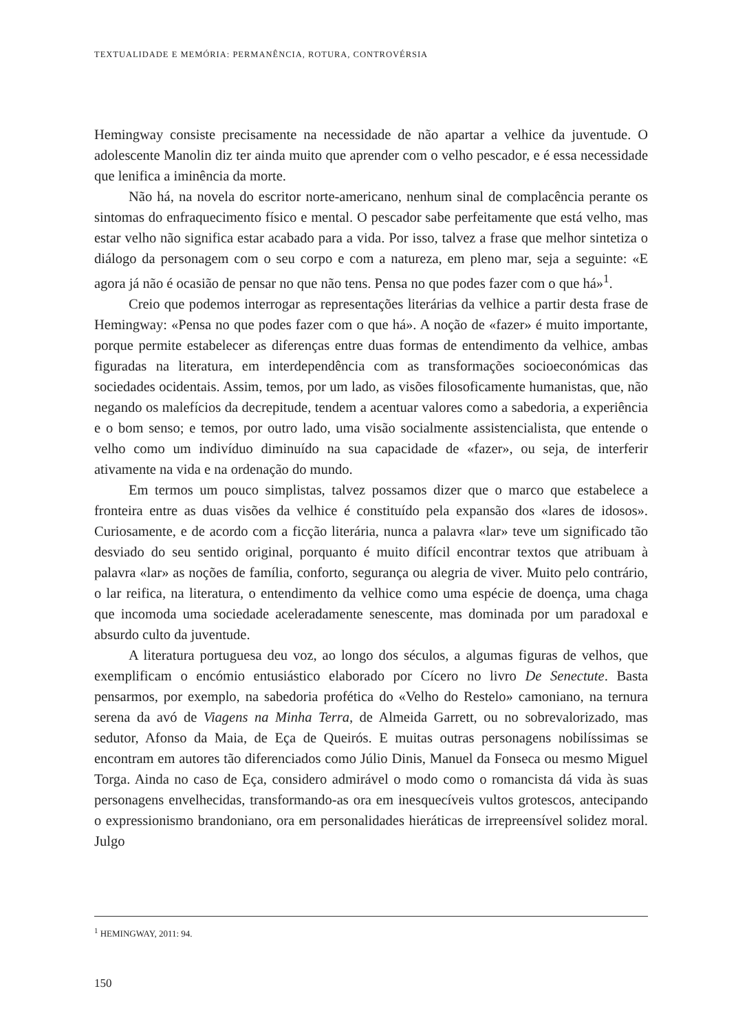TEXTUALIDADE E MEMÓRIA: PERMANÊNCIA, ROTURA, CONTROVÉRSIA
Hemingway consiste precisamente na necessidade de não apartar a velhice da juventude. O adolescente Manolin diz ter ainda muito que aprender com o velho pescador, e é essa necessidade que lenifica a iminência da morte.
Não há, na novela do escritor norte-americano, nenhum sinal de complacência perante os sintomas do enfraquecimento físico e mental. O pescador sabe perfeitamente que está velho, mas estar velho não significa estar acabado para a vida. Por isso, talvez a frase que melhor sintetiza o diálogo da personagem com o seu corpo e com a natureza, em pleno mar, seja a seguinte: «E agora já não é ocasião de pensar no que não tens. Pensa no que podes fazer com o que há»<sup>1</sup>.
Creio que podemos interrogar as representações literárias da velhice a partir desta frase de Hemingway: «Pensa no que podes fazer com o que há». A noção de «fazer» é muito importante, porque permite estabelecer as diferenças entre duas formas de entendimento da velhice, ambas figuradas na literatura, em interdependência com as transformações socioeconómicas das sociedades ocidentais. Assim, temos, por um lado, as visões filosoficamente humanistas, que, não negando os malefícios da decrepitude, tendem a acentuar valores como a sabedoria, a experiência e o bom senso; e temos, por outro lado, uma visão socialmente assistencialista, que entende o velho como um indivíduo diminuído na sua capacidade de «fazer», ou seja, de interferir ativamente na vida e na ordenação do mundo.
Em termos um pouco simplistas, talvez possamos dizer que o marco que estabelece a fronteira entre as duas visões da velhice é constituído pela expansão dos «lares de idosos». Curiosamente, e de acordo com a ficção literária, nunca a palavra «lar» teve um significado tão desviado do seu sentido original, porquanto é muito difícil encontrar textos que atribuam à palavra «lar» as noções de família, conforto, segurança ou alegria de viver. Muito pelo contrário, o lar reifica, na literatura, o entendimento da velhice como uma espécie de doença, uma chaga que incomoda uma sociedade aceleradamente senescente, mas dominada por um paradoxal e absurdo culto da juventude.
A literatura portuguesa deu voz, ao longo dos séculos, a algumas figuras de velhos, que exemplificam o encómio entusiástico elaborado por Cícero no livro De Senectute. Basta pensarmos, por exemplo, na sabedoria profética do «Velho do Restelo» camoniano, na ternura serena da avó de Viagens na Minha Terra, de Almeida Garrett, ou no sobrevalorizado, mas sedutor, Afonso da Maia, de Eça de Queirós. E muitas outras personagens nobilíssimas se encontram em autores tão diferenciados como Júlio Dinis, Manuel da Fonseca ou mesmo Miguel Torga. Ainda no caso de Eça, considero admirável o modo como o romancista dá vida às suas personagens envelhecidas, transformando-as ora em inesquecíveis vultos grotescos, antecipando o expressionismo brandoniano, ora em personalidades hieráticas de irrepreensível solidez moral. Julgo
<sup>1</sup> HEMINGWAY, 2011: 94.
150